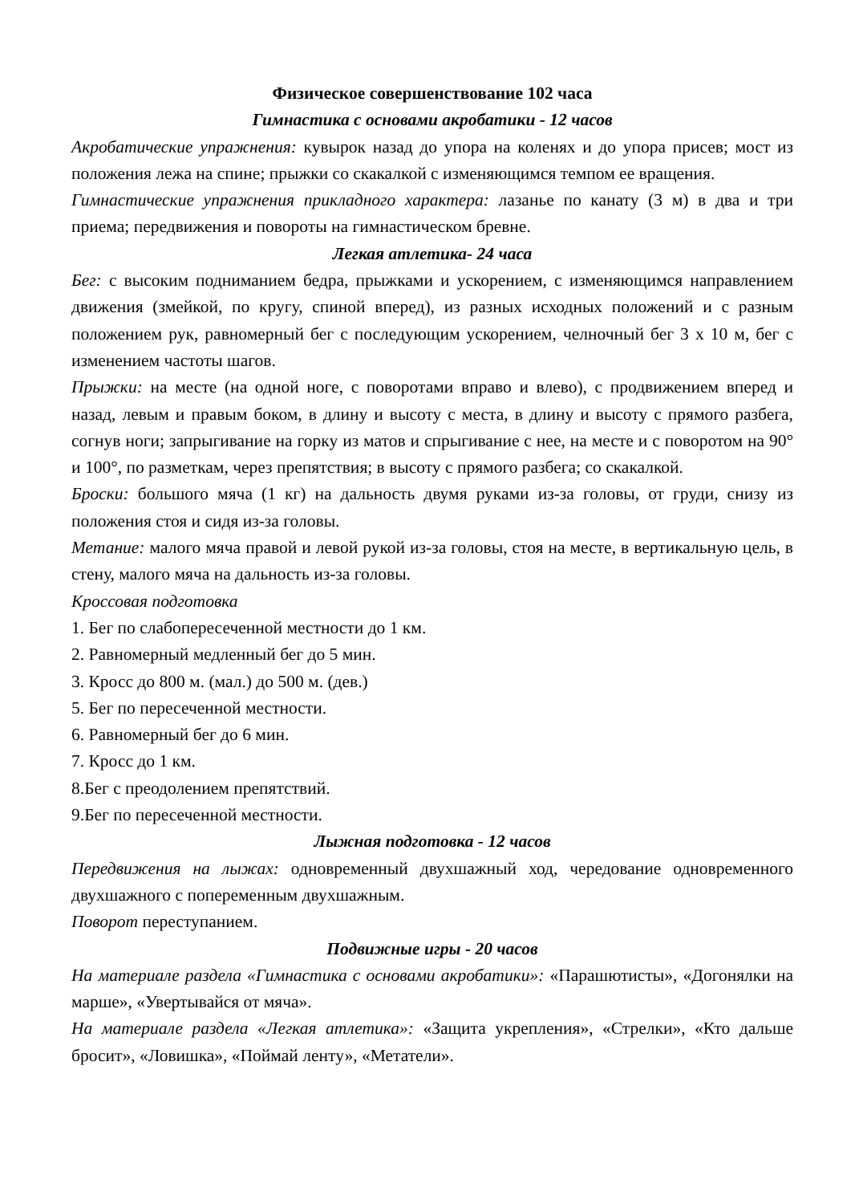Физическое совершенствование 102 часа
Гимнастика с основами акробатики - 12 часов
Акробатические упражнения: кувырок назад до упора на коленях и до упора присев; мост из положения лежа на спине; прыжки со скакалкой с изменяющимся темпом ее вращения.
Гимнастические упражнения прикладного характера: лазанье по канату (3 м) в два и три приема; передвижения и повороты на гимнастическом бревне.
Легкая атлетика- 24 часа
Бег: с высоким подниманием бедра, прыжками и ускорением, с изменяющимся направлением движения (змейкой, по кругу, спиной вперед), из разных исходных положений и с разным положением рук, равномерный бег с последующим ускорением, челночный бег 3 х 10 м, бег с изменением частоты шагов.
Прыжки: на месте (на одной ноге, с поворотами вправо и влево), с продвижением вперед и назад, левым и правым боком, в длину и высоту с места, в длину и высоту с прямого разбега, согнув ноги; запрыгивание на горку из матов и спрыгивание с нее, на месте и с поворотом на 90° и 100°, по разметкам, через препятствия; в высоту с прямого разбега; со скакалкой.
Броски: большого мяча (1 кг) на дальность двумя руками из-за головы, от груди, снизу из положения стоя и сидя из-за головы.
Метание: малого мяча правой и левой рукой из-за головы, стоя на месте, в вертикальную цель, в стену, малого мяча на дальность из-за головы.
Кроссовая подготовка
1. Бег по слабопересеченной местности до 1 км.
2. Равномерный медленный бег до 5 мин.
3. Кросс до 800 м. (мал.) до 500 м. (дев.)
5. Бег по пересеченной местности.
6. Равномерный бег до 6 мин.
7. Кросс до 1 км.
8.Бег с преодолением препятствий.
9.Бег по пересеченной местности.
Лыжная подготовка - 12 часов
Передвижения на лыжах: одновременный двухшажный ход, чередование одновременного двухшажного с попеременным двухшажным.
Поворот переступанием.
Подвижные игры - 20 часов
На материале раздела «Гимнастика с основами акробатики»: «Парашютисты», «Догонялки на марше», «Увертывайся от мяча».
На материале раздела «Легкая атлетика»: «Защита укрепления», «Стрелки», «Кто дальше бросит», «Ловишка», «Поймай ленту», «Метатели».